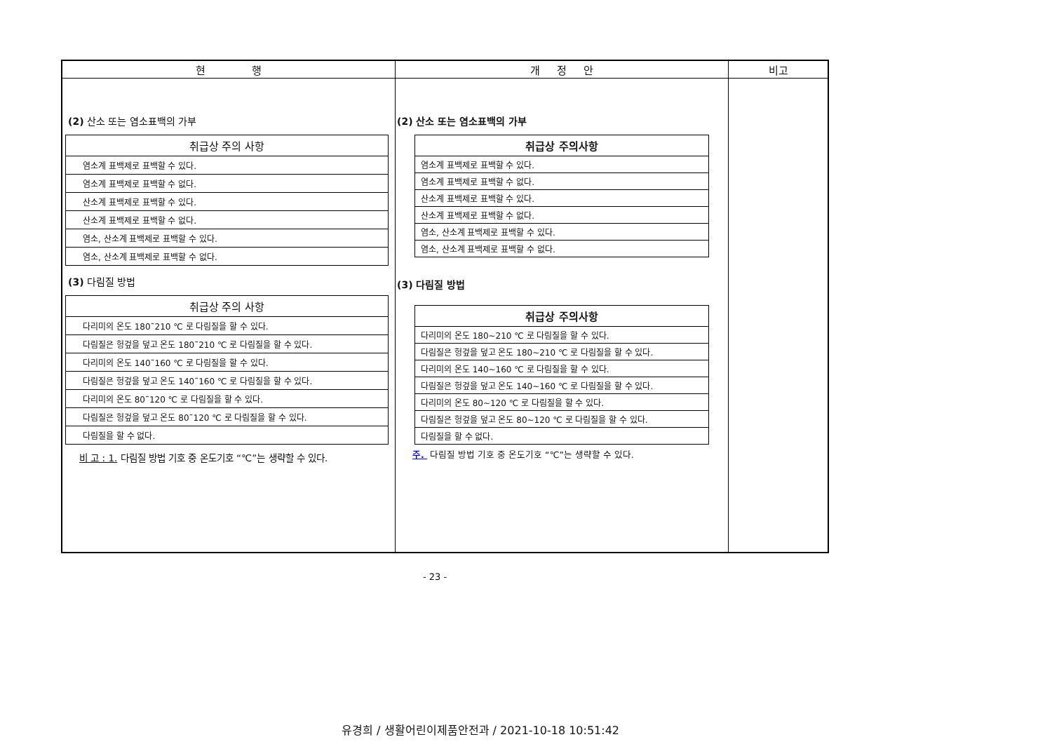| 현 행 | 개 정 안 | 비고 |
| --- | --- | --- |
| (2) 산소 또는 염소표백의 가부 / 취급상 주의 사항 / / --- / / 염소계 표백제로 표백할 수 있다. / / 염소계 표백제로 표백할 수 없다. / / 산소계 표백제로 표백할 수 있다. / / 산소계 표백제로 표백할 수 없다. / / 염소, 산소계 표백제로 표백할 수 있다. / / 염소, 산소계 표백제로 표백할 수 없다. / (3) 다림질 방법 / 취급상 주의 사항 / / --- / / 다리미의 온도 180˜210 ℃ 로 다림질을 할 수 있다. / / 다림질은 헝겊을 덮고 온도 180˜210 ℃ 로 다림질을 할 수 있다. / / 다리미의 온도 140˜160 ℃ 로 다림질을 할 수 있다. / / 다림질은 헝겊을 덮고 온도 140˜160 ℃ 로 다림질을 할 수 있다. / / 다리미의 온도 80˜120 ℃ 로 다림질을 할 수 있다. / / 다림질은 헝겊을 덮고 온도 80˜120 ℃ 로 다림질을 할 수 있다. / / 다림질을 할 수 없다. / 비 고 : 1. 다림질 방법 기호 중 온도기호 “℃”는 생략할 수 있다. | (2) 산소 또는 염소표백의 가부 / 취급상 주의사항 / / --- / / 염소계 표백제로 표백할 수 있다. / / 염소계 표백제로 표백할 수 없다. / / 산소계 표백제로 표백할 수 있다. / / 산소계 표백제로 표백할 수 없다. / / 염소, 산소계 표백제로 표백할 수 있다. / / 염소, 산소계 표백제로 표백할 수 없다. / (3) 다림질 방법 / 취급상 주의사항 / / --- / / 다리미의 온도 180~210 ℃ 로 다림질을 할 수 있다. / / 다림질은 헝겊을 덮고 온도 180~210 ℃ 로 다림질을 할 수 있다. / / 다리미의 온도 140~160 ℃ 로 다림질을 할 수 있다. / / 다림질은 헝겊을 덮고 온도 140~160 ℃ 로 다림질을 할 수 있다. / / 다리미의 온도 80~120 ℃ 로 다림질을 할 수 있다. / / 다림질은 헝겊을 덮고 온도 80~120 ℃ 로 다림질을 할 수 있다. / / 다림질을 할 수 없다. / 주. 다림질 방법 기호 중 온도기호 “℃”는 생략할 수 있다. | |
- 23 -
유경희 / 생활어린이제품안전과 / 2021-10-18 10:51:42